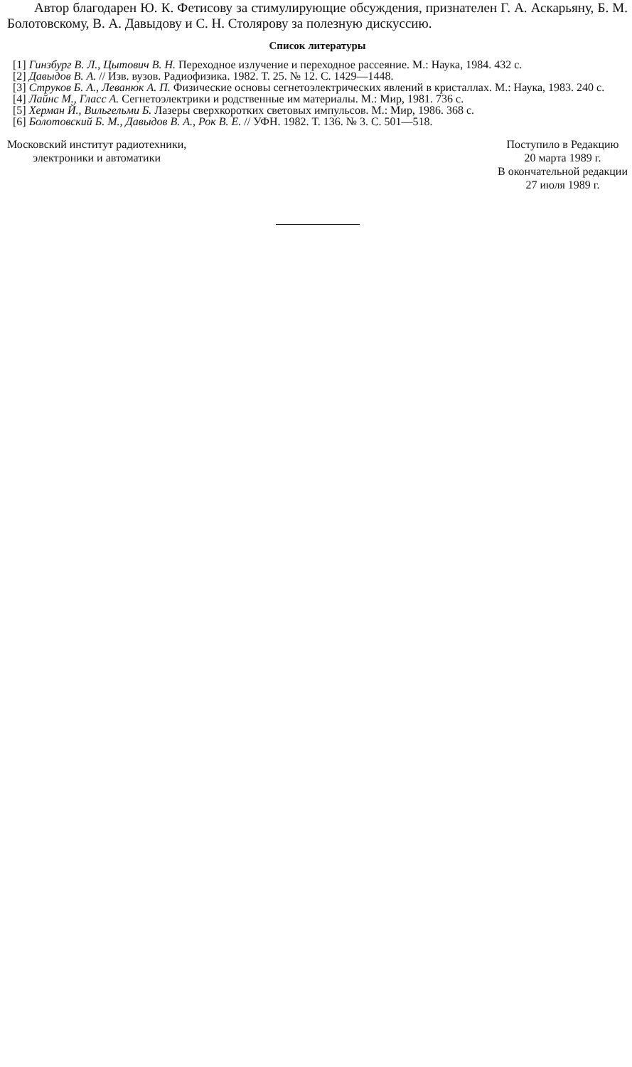Автор благодарен Ю. К. Фетисову за стимулирующие обсуждения, признателен Г. А. Аскарьяну, Б. М. Болотовскому, В. А. Давыдову и С. Н. Столярову за полезную дискуссию.
Список литературы
[1] Гинзбург В. Л., Цытович В. Н. Переходное излучение и переходное рассеяние. М.: Наука, 1984. 432 с.
[2] Давыдов В. А. // Изв. вузов. Радиофизика. 1982. Т. 25. № 12. С. 1429—1448.
[3] Струков Б. А., Леванюк А. П. Физические основы сегнетоэлектрических явлений в кристаллах. М.: Наука, 1983. 240 с.
[4] Лайнс М., Гласс А. Сегнетоэлектрики и родственные им материалы. М.: Мир, 1981. 736 с.
[5] Херман Й., Вильгельми Б. Лазеры сверхкоротких световых импульсов. М.: Мир, 1986. 368 с.
[6] Болотовский Б. М., Давыдов В. А., Рок В. Е. // УФН. 1982. Т. 136. № 3. С. 501—518.
Московский институт радиотехники,
электроники и автоматики
Поступило в Редакцию
20 марта 1989 г.
В окончательной редакции
27 июля 1989 г.